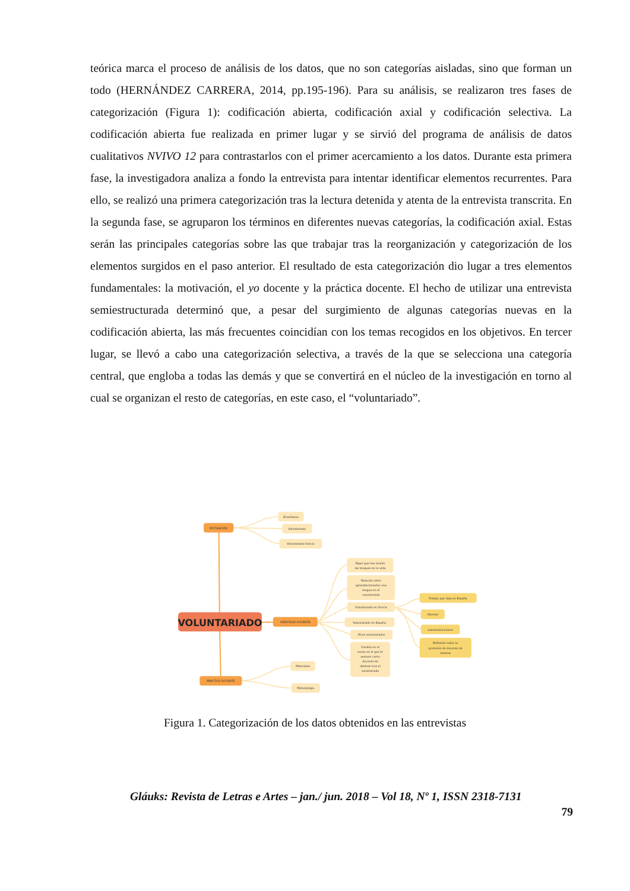teórica marca el proceso de análisis de los datos, que no son categorías aisladas, sino que forman un todo (HERNÁNDEZ CARRERA, 2014, pp.195-196). Para su análisis, se realizaron tres fases de categorización (Figura 1): codificación abierta, codificación axial y codificación selectiva. La codificación abierta fue realizada en primer lugar y se sirvió del programa de análisis de datos cualitativos NVIVO 12 para contrastarlos con el primer acercamiento a los datos. Durante esta primera fase, la investigadora analiza a fondo la entrevista para intentar identificar elementos recurrentes. Para ello, se realizó una primera categorización tras la lectura detenida y atenta de la entrevista transcrita. En la segunda fase, se agruparon los términos en diferentes nuevas categorías, la codificación axial. Estas serán las principales categorías sobre las que trabajar tras la reorganización y categorización de los elementos surgidos en el paso anterior. El resultado de esta categorización dio lugar a tres elementos fundamentales: la motivación, el yo docente y la práctica docente. El hecho de utilizar una entrevista semiestructurada determinó que, a pesar del surgimiento de algunas categorías nuevas en la codificación abierta, las más frecuentes coincidían con los temas recogidos en los objetivos. En tercer lugar, se llevó a cabo una categorización selectiva, a través de la que se selecciona una categoría central, que engloba a todas las demás y que se convertirá en el núcleo de la investigación en torno al cual se organizan el resto de categorías, en este caso, el “voluntariado”.
VOLUNTARIADO
MOTIVACIÓN
IDENTIDAD DOCENTE
PRÁCTICA DOCENTE
Enseñanza
Voluntariado
Voluntariado Grecia
Papel que han tenido
las lenguas en tu vida
Relación entre
aprender/enseñar una
lengua en el
voluntariado
Voluntariado en Grecia
Voluntariado en España
Otros voluntariados
Cambio en el
modo en el que te
ves/ven como
docente de
idiomas tras el
voluntariado
Trabajo que deja en España
Idiomas
Labores/funciones
Reflexión sobre tu
profesión de docente de
idiomas
Materiales
Metodología
Figura 1. Categorización de los datos obtenidos en las entrevistas
Gláuks: Revista de Letras e Artes – jan./ jun. 2018 – Vol 18, Nº 1, ISSN 2318-7131
79